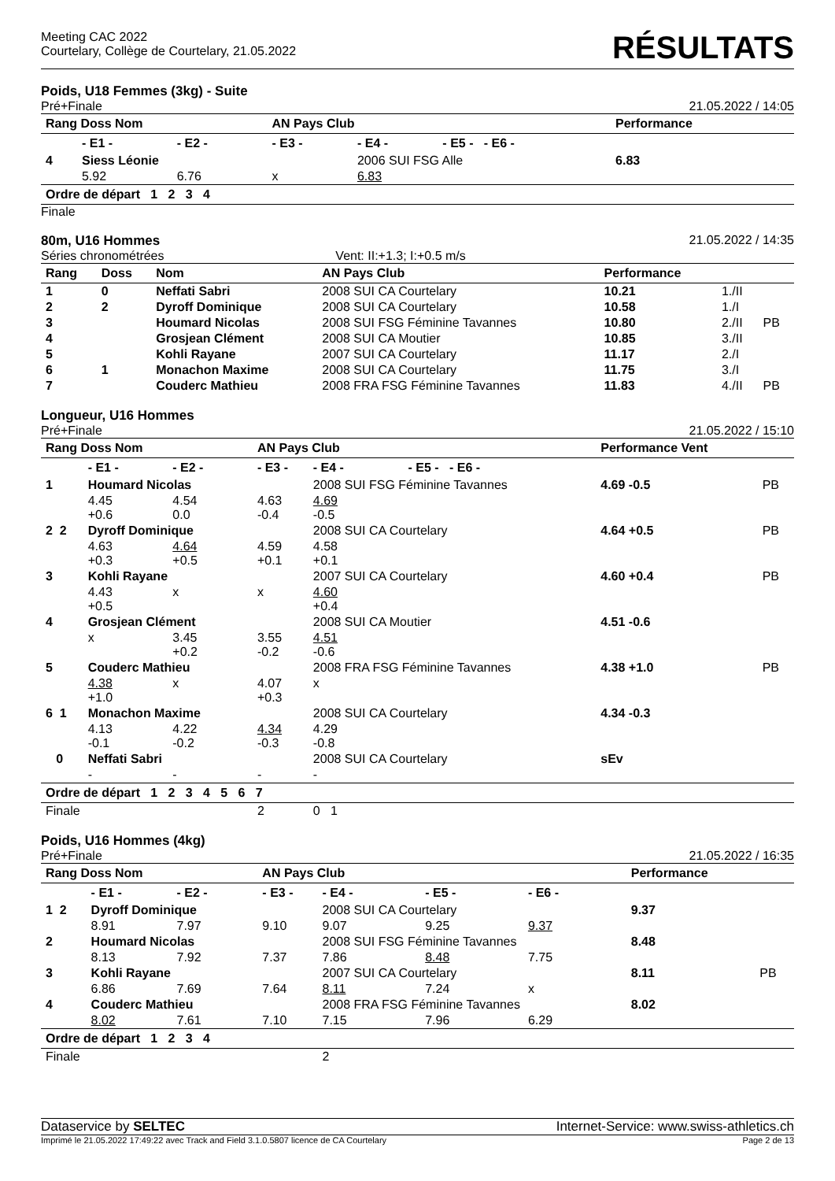Meeting CAC 2022
Courtelary, Collège de Courtelary, 21.05.2022
RÉSULTATS
Poids, U18 Femmes (3kg) - Suite
Pré+Finale 21.05.2022 / 14:05
| Rang Doss Nom | | | AN Pays Club | | | Performance |
| --- | --- | --- | --- | --- | --- | --- |
| | - E1 - | - E2 - | - E3 - | - E4 - | - E5 - - E6 - | |
| 4 | Siess Léonie | | | 2006 SUI FSG Alle | | 6.83 |
| | 5.92 | 6.76 | x | 6.83 | | |
| Ordre de départ 1 2 3 4 | | | | | | |
Finale
80m, U16 Hommes 21.05.2022 / 14:35
Séries chronométrées Vent: II:+1.3; I:+0.5 m/s
| Rang | Doss | Nom | AN Pays Club | Performance | | |
| --- | --- | --- | --- | --- | --- | --- |
| 1 | 0 | Neffati Sabri | 2008 SUI CA Courtelary | 10.21 | 1./II | |
| 2 | 2 | Dyroff Dominique | 2008 SUI CA Courtelary | 10.58 | 1./I | |
| 3 | | Houmard Nicolas | 2008 SUI FSG Féminine Tavannes | 10.80 | 2./II | PB |
| 4 | | Grosjean Clément | 2008 SUI CA Moutier | 10.85 | 3./II | |
| 5 | | Kohli Rayane | 2007 SUI CA Courtelary | 11.17 | 2./I | |
| 6 | 1 | Monachon Maxime | 2008 SUI CA Courtelary | 11.75 | 3./I | |
| 7 | | Couderc Mathieu | 2008 FRA FSG Féminine Tavannes | 11.83 | 4./II | PB |
Longueur, U16 Hommes
Pré+Finale 21.05.2022 / 15:10
| Rang Doss Nom | | | AN Pays Club | | | Performance Vent | |
| --- | --- | --- | --- | --- | --- | --- | --- |
| | - E1 - | - E2 - | - E3 - | - E4 - | - E5 - - E6 - | | |
| 1 | Houmard Nicolas | | | 2008 SUI FSG Féminine Tavannes | | 4.69 -0.5 | PB |
| | 4.45 +0.6 | 4.54 0.0 | 4.63 -0.4 | 4.69 -0.5 | | | |
| 2 2 | Dyroff Dominique | | | 2008 SUI CA Courtelary | | 4.64 +0.5 | PB |
| | 4.63 +0.3 | 4.64 +0.5 | 4.59 +0.1 | 4.58 +0.1 | | | |
| 3 | Kohli Rayane | | | 2007 SUI CA Courtelary | | 4.60 +0.4 | PB |
| | 4.43 +0.5 | x | x | 4.60 +0.4 | | | |
| 4 | Grosjean Clément | | | 2008 SUI CA Moutier | | 4.51 -0.6 | |
| | x | 3.45 +0.2 | 3.55 -0.2 | 4.51 -0.6 | | | |
| 5 | Couderc Mathieu | | | 2008 FRA FSG Féminine Tavannes | | 4.38 +1.0 | PB |
| | 4.38 +1.0 | x | 4.07 +0.3 | x | | | |
| 6 1 | Monachon Maxime | | | 2008 SUI CA Courtelary | | 4.34 -0.3 | |
| | 4.13 -0.1 | 4.22 -0.2 | 4.34 -0.3 | 4.29 -0.8 | | | |
| 0 | Neffati Sabri | | | 2008 SUI CA Courtelary | | sEv | |
| | - | - | - | - | | | |
| Ordre de départ 1 2 3 4 5 6 7 | | | | | | | |
| Finale | | | 2 | 0 1 | | | |
Poids, U16 Hommes (4kg)
Pré+Finale 21.05.2022 / 16:35
| Rang Doss Nom | | | AN Pays Club | | | | Performance | |
| --- | --- | --- | --- | --- | --- | --- | --- | --- |
| | - E1 - | - E2 - | - E3 - | - E4 - | - E5 - | - E6 - | | |
| 1 2 | Dyroff Dominique | | | 2008 SUI CA Courtelary | | | 9.37 | |
| | 8.91 | 7.97 | 9.10 | 9.07 | 9.25 | 9.37 | | |
| 2 | Houmard Nicolas | | | 2008 SUI FSG Féminine Tavannes | | | 8.48 | |
| | 8.13 | 7.92 | 7.37 | 7.86 | 8.48 | 7.75 | | |
| 3 | Kohli Rayane | | | 2007 SUI CA Courtelary | | | 8.11 | PB |
| | 6.86 | 7.69 | 7.64 | 8.11 | 7.24 | x | | |
| 4 | Couderc Mathieu | | | 2008 FRA FSG Féminine Tavannes | | | 8.02 | |
| | 8.02 | 7.61 | 7.10 | 7.15 | 7.96 | 6.29 | | |
| Ordre de départ 1 2 3 4 | | | | | | | | |
| Finale | | | | 2 | | | | |
Dataservice by SELTEC Internet-Service: www.swiss-athletics.ch
Imprimé le 21.05.2022 17:49:22 avec Track and Field 3.1.0.5807 licence de CA Courtelary Page 2 de 13